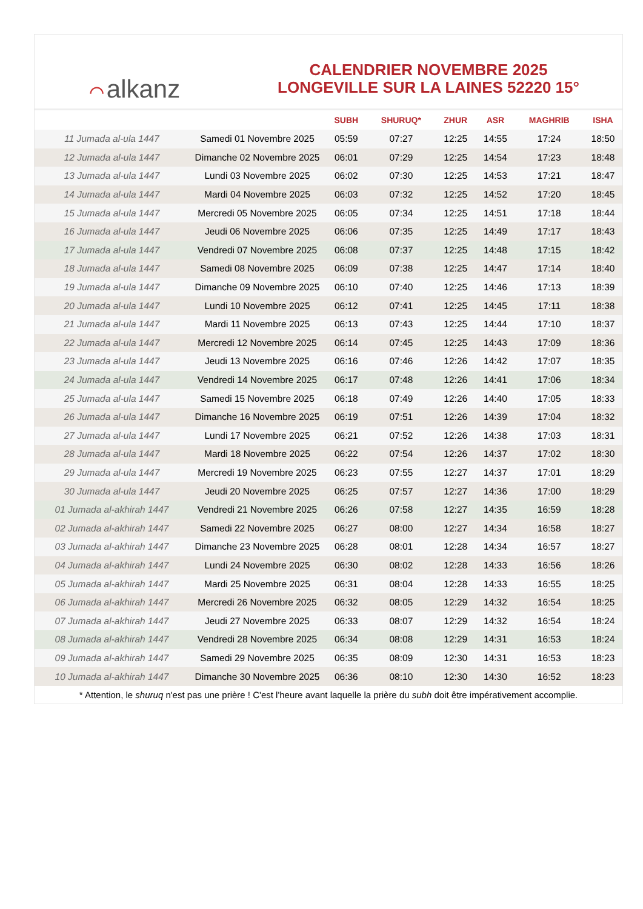⌒ alkanz
CALENDRIER NOVEMBRE 2025
LONGEVILLE SUR LA LAINES 52220 15°
| | | SUBH | SHURUQ* | ZHUR | ASR | MAGHRIB | ISHA |
| --- | --- | --- | --- | --- | --- | --- | --- |
| 11 Jumada al-ula 1447 | Samedi 01 Novembre 2025 | 05:59 | 07:27 | 12:25 | 14:55 | 17:24 | 18:50 |
| 12 Jumada al-ula 1447 | Dimanche 02 Novembre 2025 | 06:01 | 07:29 | 12:25 | 14:54 | 17:23 | 18:48 |
| 13 Jumada al-ula 1447 | Lundi 03 Novembre 2025 | 06:02 | 07:30 | 12:25 | 14:53 | 17:21 | 18:47 |
| 14 Jumada al-ula 1447 | Mardi 04 Novembre 2025 | 06:03 | 07:32 | 12:25 | 14:52 | 17:20 | 18:45 |
| 15 Jumada al-ula 1447 | Mercredi 05 Novembre 2025 | 06:05 | 07:34 | 12:25 | 14:51 | 17:18 | 18:44 |
| 16 Jumada al-ula 1447 | Jeudi 06 Novembre 2025 | 06:06 | 07:35 | 12:25 | 14:49 | 17:17 | 18:43 |
| 17 Jumada al-ula 1447 | Vendredi 07 Novembre 2025 | 06:08 | 07:37 | 12:25 | 14:48 | 17:15 | 18:42 |
| 18 Jumada al-ula 1447 | Samedi 08 Novembre 2025 | 06:09 | 07:38 | 12:25 | 14:47 | 17:14 | 18:40 |
| 19 Jumada al-ula 1447 | Dimanche 09 Novembre 2025 | 06:10 | 07:40 | 12:25 | 14:46 | 17:13 | 18:39 |
| 20 Jumada al-ula 1447 | Lundi 10 Novembre 2025 | 06:12 | 07:41 | 12:25 | 14:45 | 17:11 | 18:38 |
| 21 Jumada al-ula 1447 | Mardi 11 Novembre 2025 | 06:13 | 07:43 | 12:25 | 14:44 | 17:10 | 18:37 |
| 22 Jumada al-ula 1447 | Mercredi 12 Novembre 2025 | 06:14 | 07:45 | 12:25 | 14:43 | 17:09 | 18:36 |
| 23 Jumada al-ula 1447 | Jeudi 13 Novembre 2025 | 06:16 | 07:46 | 12:26 | 14:42 | 17:07 | 18:35 |
| 24 Jumada al-ula 1447 | Vendredi 14 Novembre 2025 | 06:17 | 07:48 | 12:26 | 14:41 | 17:06 | 18:34 |
| 25 Jumada al-ula 1447 | Samedi 15 Novembre 2025 | 06:18 | 07:49 | 12:26 | 14:40 | 17:05 | 18:33 |
| 26 Jumada al-ula 1447 | Dimanche 16 Novembre 2025 | 06:19 | 07:51 | 12:26 | 14:39 | 17:04 | 18:32 |
| 27 Jumada al-ula 1447 | Lundi 17 Novembre 2025 | 06:21 | 07:52 | 12:26 | 14:38 | 17:03 | 18:31 |
| 28 Jumada al-ula 1447 | Mardi 18 Novembre 2025 | 06:22 | 07:54 | 12:26 | 14:37 | 17:02 | 18:30 |
| 29 Jumada al-ula 1447 | Mercredi 19 Novembre 2025 | 06:23 | 07:55 | 12:27 | 14:37 | 17:01 | 18:29 |
| 30 Jumada al-ula 1447 | Jeudi 20 Novembre 2025 | 06:25 | 07:57 | 12:27 | 14:36 | 17:00 | 18:29 |
| 01 Jumada al-akhirah 1447 | Vendredi 21 Novembre 2025 | 06:26 | 07:58 | 12:27 | 14:35 | 16:59 | 18:28 |
| 02 Jumada al-akhirah 1447 | Samedi 22 Novembre 2025 | 06:27 | 08:00 | 12:27 | 14:34 | 16:58 | 18:27 |
| 03 Jumada al-akhirah 1447 | Dimanche 23 Novembre 2025 | 06:28 | 08:01 | 12:28 | 14:34 | 16:57 | 18:27 |
| 04 Jumada al-akhirah 1447 | Lundi 24 Novembre 2025 | 06:30 | 08:02 | 12:28 | 14:33 | 16:56 | 18:26 |
| 05 Jumada al-akhirah 1447 | Mardi 25 Novembre 2025 | 06:31 | 08:04 | 12:28 | 14:33 | 16:55 | 18:25 |
| 06 Jumada al-akhirah 1447 | Mercredi 26 Novembre 2025 | 06:32 | 08:05 | 12:29 | 14:32 | 16:54 | 18:25 |
| 07 Jumada al-akhirah 1447 | Jeudi 27 Novembre 2025 | 06:33 | 08:07 | 12:29 | 14:32 | 16:54 | 18:24 |
| 08 Jumada al-akhirah 1447 | Vendredi 28 Novembre 2025 | 06:34 | 08:08 | 12:29 | 14:31 | 16:53 | 18:24 |
| 09 Jumada al-akhirah 1447 | Samedi 29 Novembre 2025 | 06:35 | 08:09 | 12:30 | 14:31 | 16:53 | 18:23 |
| 10 Jumada al-akhirah 1447 | Dimanche 30 Novembre 2025 | 06:36 | 08:10 | 12:30 | 14:30 | 16:52 | 18:23 |
* Attention, le shuruq n'est pas une prière ! C'est l'heure avant laquelle la prière du subh doit être impérativement accomplie.